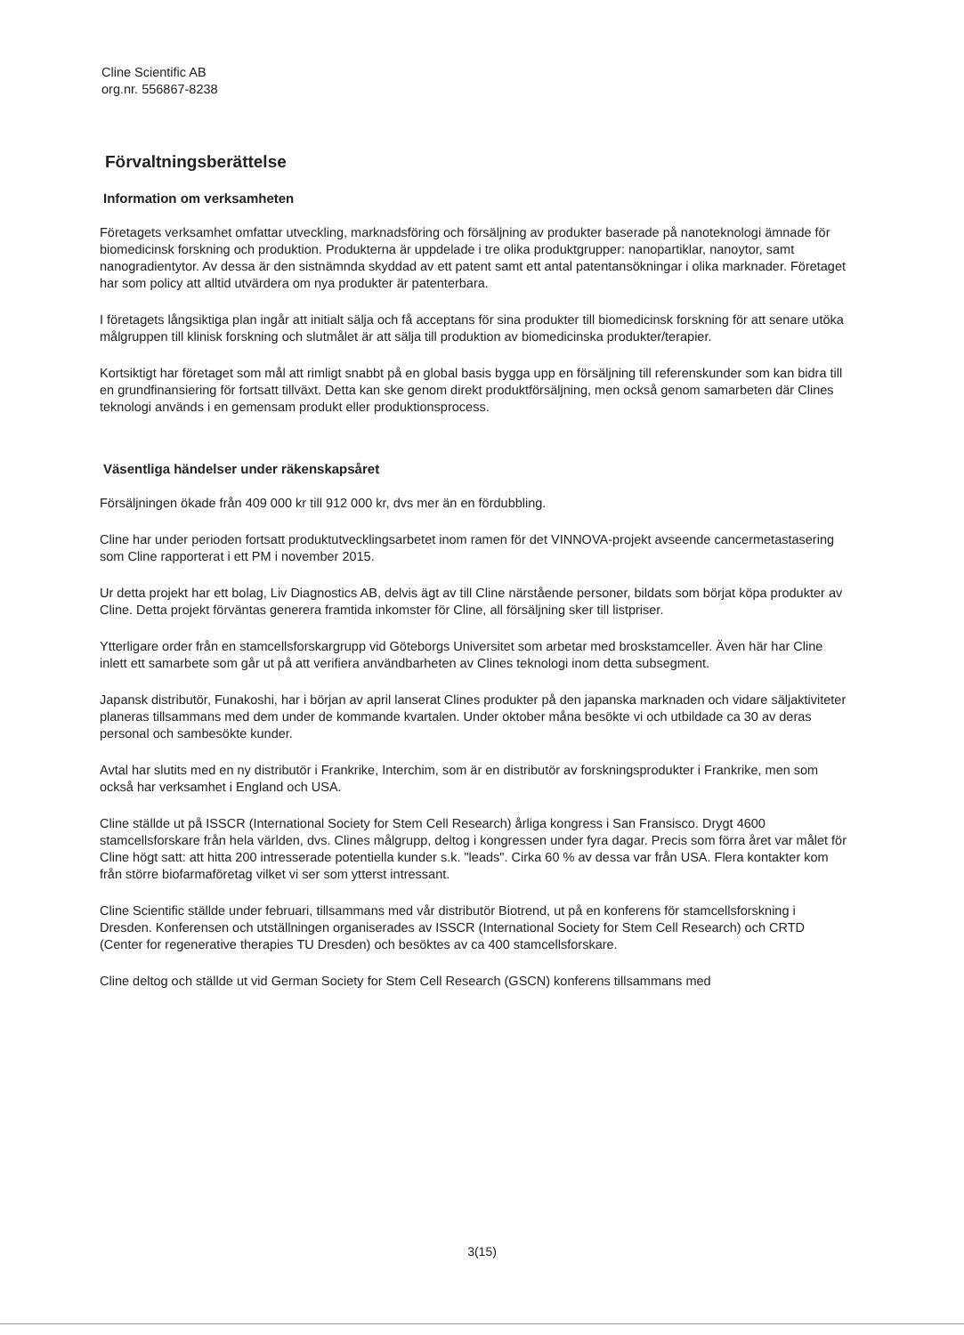Cline Scientific AB
org.nr. 556867-8238
Förvaltningsberättelse
Information om verksamheten
Företagets verksamhet omfattar utveckling, marknadsföring och försäljning av produkter baserade på nanoteknologi ämnade för biomedicinsk forskning och produktion. Produkterna är uppdelade i tre olika produktgrupper: nanopartiklar, nanoytor, samt nanogradientytor. Av dessa är den sistnämnda skyddad av ett patent samt ett antal patentansökningar i olika marknader. Företaget har som policy att alltid utvärdera om nya produkter är patenterbara.
I företagets långsiktiga plan ingår att initialt sälja och få acceptans för sina produkter till biomedicinsk forskning för att senare utöka målgruppen till klinisk forskning och slutmålet är att sälja till produktion av biomedicinska produkter/terapier.
Kortsiktigt har företaget som mål att rimligt snabbt på en global basis bygga upp en försäljning till referenskunder som kan bidra till en grundfinansiering för fortsatt tillväxt. Detta kan ske genom direkt produktförsäljning, men också genom samarbeten där Clines teknologi används i en gemensam produkt eller produktionsprocess.
Väsentliga händelser under räkenskapsåret
Försäljningen ökade från 409 000 kr till 912 000 kr, dvs mer än en fördubbling.
Cline har under perioden fortsatt produktutvecklingsarbetet inom ramen för det VINNOVA-projekt avseende cancermetastasering som Cline rapporterat i ett PM i november 2015.
Ur detta projekt har ett bolag, Liv Diagnostics AB, delvis ägt av till Cline närstående personer, bildats som börjat köpa produkter av Cline. Detta projekt förväntas generera framtida inkomster för Cline, all försäljning sker till listpriser.
Ytterligare order från en stamcellsforskargrupp vid Göteborgs Universitet som arbetar med broskstamceller. Även här har Cline inlett ett samarbete som går ut på att verifiera användbarheten av Clines teknologi inom detta subsegment.
Japansk distributör, Funakoshi, har i början av april lanserat Clines produkter på den japanska marknaden och vidare säljaktiviteter planeras tillsammans med dem under de kommande kvartalen. Under oktober måna besökte vi och utbildade ca 30 av deras personal och sambesökte kunder.
Avtal har slutits med en ny distributör i Frankrike, Interchim, som är en distributör av forskningsprodukter i Frankrike, men som också har verksamhet i England och USA.
Cline ställde ut på ISSCR (International Society for Stem Cell Research) årliga kongress i San Fransisco. Drygt 4600 stamcellsforskare från hela världen, dvs. Clines målgrupp, deltog i kongressen under fyra dagar. Precis som förra året var målet för Cline högt satt: att hitta 200 intresserade potentiella kunder s.k. "leads". Cirka 60 % av dessa var från USA. Flera kontakter kom från större biofarmaföretag vilket vi ser som ytterst intressant.
Cline Scientific ställde under februari, tillsammans med vår distributör Biotrend, ut på en konferens för stamcellsforskning i Dresden. Konferensen och utställningen organiserades av ISSCR (International Society for Stem Cell Research) och CRTD (Center for regenerative therapies TU Dresden) och besöktes av ca 400 stamcellsforskare.
Cline deltog och ställde ut vid German Society for Stem Cell Research (GSCN) konferens tillsammans med
3(15)